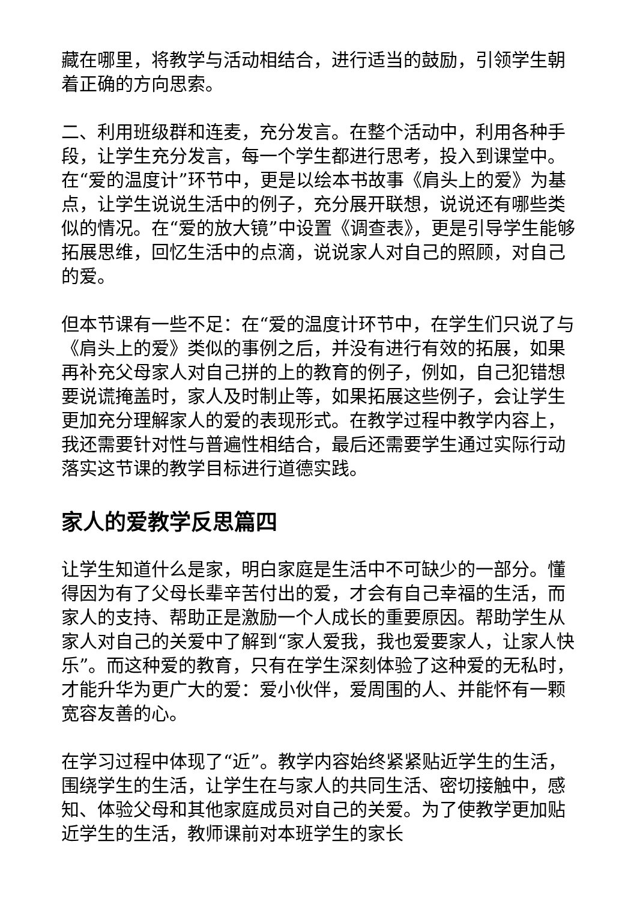藏在哪里，将教学与活动相结合，进行适当的鼓励，引领学生朝着正确的方向思索。
二、利用班级群和连麦，充分发言。在整个活动中，利用各种手段，让学生充分发言，每一个学生都进行思考，投入到课堂中。在“爱的温度计”环节中，更是以绘本书故事《肩头上的爱》为基点，让学生说说生活中的例子，充分展开联想，说说还有哪些类似的情况。在“爱的放大镜”中设置《调查表》，更是引导学生能够拓展思维，回忆生活中的点滴，说说家人对自己的照顾，对自己的爱。
但本节课有一些不足：在“爱的温度计环节中，在学生们只说了与《肩头上的爱》类似的事例之后，并没有进行有效的拓展，如果再补充父母家人对自己拼的上的教育的例子，例如，自己犯错想要说谎掩盖时，家人及时制止等，如果拓展这些例子，会让学生更加充分理解家人的爱的表现形式。在教学过程中教学内容上，我还需要针对性与普遍性相结合，最后还需要学生通过实际行动落实这节课的教学目标进行道德实践。
家人的爱教学反思篇四
让学生知道什么是家，明白家庭是生活中不可缺少的一部分。懂得因为有了父母长辈辛苦付出的爱，才会有自己幸福的生活，而家人的支持、帮助正是激励一个人成长的重要原因。帮助学生从家人对自己的关爱中了解到“家人爱我，我也爱要家人，让家人快乐”。而这种爱的教育，只有在学生深刻体验了这种爱的无私时，才能升华为更广大的爱：爱小伙伴，爱周围的人、并能怀有一颗宽容友善的心。
在学习过程中体现了“近”。教学内容始终紧紧贴近学生的生活，围绕学生的生活，让学生在与家人的共同生活、密切接触中，感知、体验父母和其他家庭成员对自己的关爱。为了使教学更加贴近学生的生活，教师课前对本班学生的家长